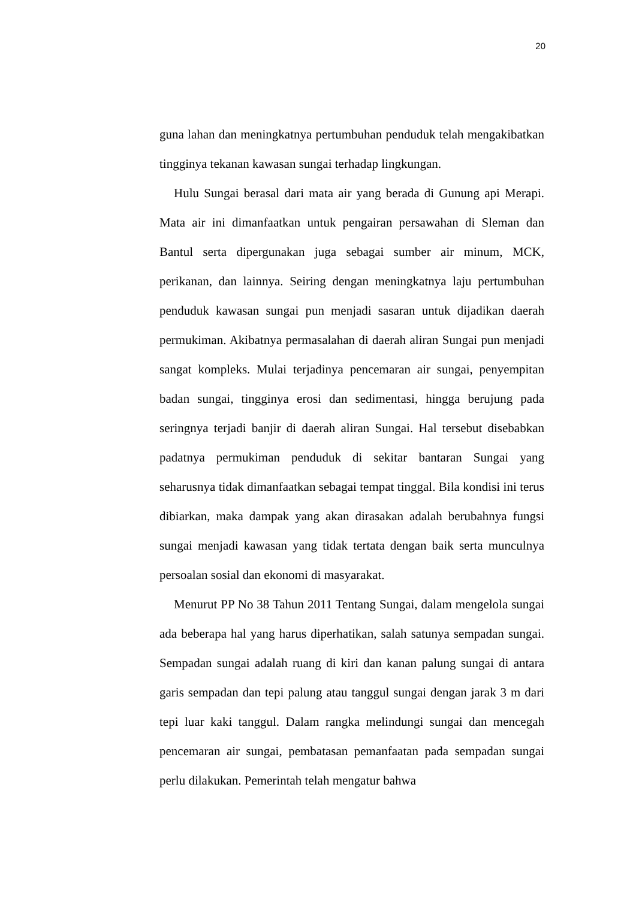20
guna lahan dan meningkatnya pertumbuhan penduduk telah mengakibatkan tingginya tekanan kawasan sungai terhadap lingkungan.
Hulu Sungai berasal dari mata air yang berada di Gunung api Merapi. Mata air ini dimanfaatkan untuk pengairan persawahan di Sleman dan Bantul serta dipergunakan juga sebagai sumber air minum, MCK, perikanan, dan lainnya. Seiring dengan meningkatnya laju pertumbuhan penduduk kawasan sungai pun menjadi sasaran untuk dijadikan daerah permukiman. Akibatnya permasalahan di daerah aliran Sungai pun menjadi sangat kompleks. Mulai terjadinya pencemaran air sungai, penyempitan badan sungai, tingginya erosi dan sedimentasi, hingga berujung pada seringnya terjadi banjir di daerah aliran Sungai. Hal tersebut disebabkan padatnya permukiman penduduk di sekitar bantaran Sungai yang seharusnya tidak dimanfaatkan sebagai tempat tinggal. Bila kondisi ini terus dibiarkan, maka dampak yang akan dirasakan adalah berubahnya fungsi sungai menjadi kawasan yang tidak tertata dengan baik serta munculnya persoalan sosial dan ekonomi di masyarakat.
Menurut PP No 38 Tahun 2011 Tentang Sungai, dalam mengelola sungai ada beberapa hal yang harus diperhatikan, salah satunya sempadan sungai. Sempadan sungai adalah ruang di kiri dan kanan palung sungai di antara garis sempadan dan tepi palung atau tanggul sungai dengan jarak 3 m dari tepi luar kaki tanggul. Dalam rangka melindungi sungai dan mencegah pencemaran air sungai, pembatasan pemanfaatan pada sempadan sungai perlu dilakukan. Pemerintah telah mengatur bahwa